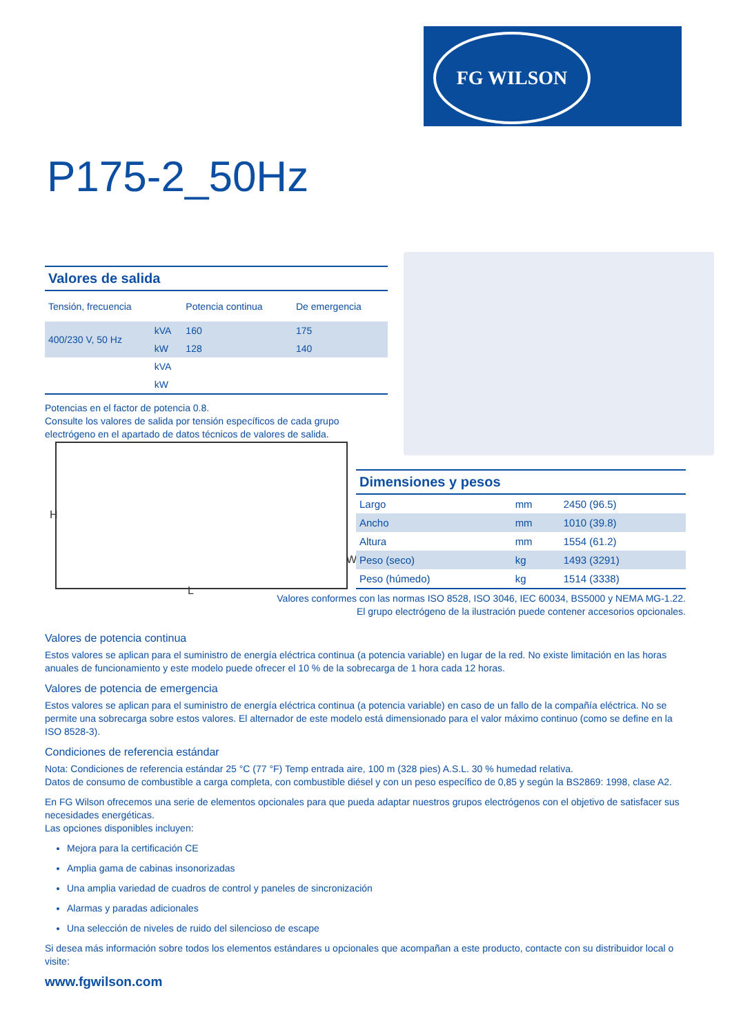FG WILSON
P175-2_50Hz
| Valores de salida | | | |
| Tensión, frecuencia | | Potencia continua | De emergencia |
| 400/230 V, 50 Hz | kVA | 160 | 175 |
| | kW | 128 | 140 |
| | kVA | | |
| | kW | | |
Potencias en el factor de potencia 0.8.
Consulte los valores de salida por tensión específicos de cada grupo electrógeno en el apartado de datos técnicos de valores de salida.
H
L
W
| Dimensiones y pesos | | |
| Largo | mm | 2450 (96.5) |
| Ancho | mm | 1010 (39.8) |
| Altura | mm | 1554 (61.2) |
| Peso (seco) | kg | 1493 (3291) |
| Peso (húmedo) | kg | 1514 (3338) |
Valores conformes con las normas ISO 8528, ISO 3046, IEC 60034, BS5000 y NEMA MG-1.22.
El grupo electrógeno de la ilustración puede contener accesorios opcionales.
Valores de potencia continua
Estos valores se aplican para el suministro de energía eléctrica continua (a potencia variable) en lugar de la red. No existe limitación en las horas anuales de funcionamiento y este modelo puede ofrecer el 10 % de la sobrecarga de 1 hora cada 12 horas.
Valores de potencia de emergencia
Estos valores se aplican para el suministro de energía eléctrica continua (a potencia variable) en caso de un fallo de la compañía eléctrica. No se permite una sobrecarga sobre estos valores. El alternador de este modelo está dimensionado para el valor máximo continuo (como se define en la ISO 8528-3).
Condiciones de referencia estándar
Nota: Condiciones de referencia estándar 25 °C (77 °F) Temp entrada aire, 100 m (328 pies) A.S.L. 30 % humedad relativa.
Datos de consumo de combustible a carga completa, con combustible diésel y con un peso específico de 0,85 y según la BS2869: 1998, clase A2.
En FG Wilson ofrecemos una serie de elementos opcionales para que pueda adaptar nuestros grupos electrógenos con el objetivo de satisfacer sus necesidades energéticas.
Las opciones disponibles incluyen:
Mejora para la certificación CE
Amplia gama de cabinas insonorizadas
Una amplia variedad de cuadros de control y paneles de sincronización
Alarmas y paradas adicionales
Una selección de niveles de ruido del silencioso de escape
Si desea más información sobre todos los elementos estándares u opcionales que acompañan a este producto, contacte con su distribuidor local o visite:
www.fgwilson.com